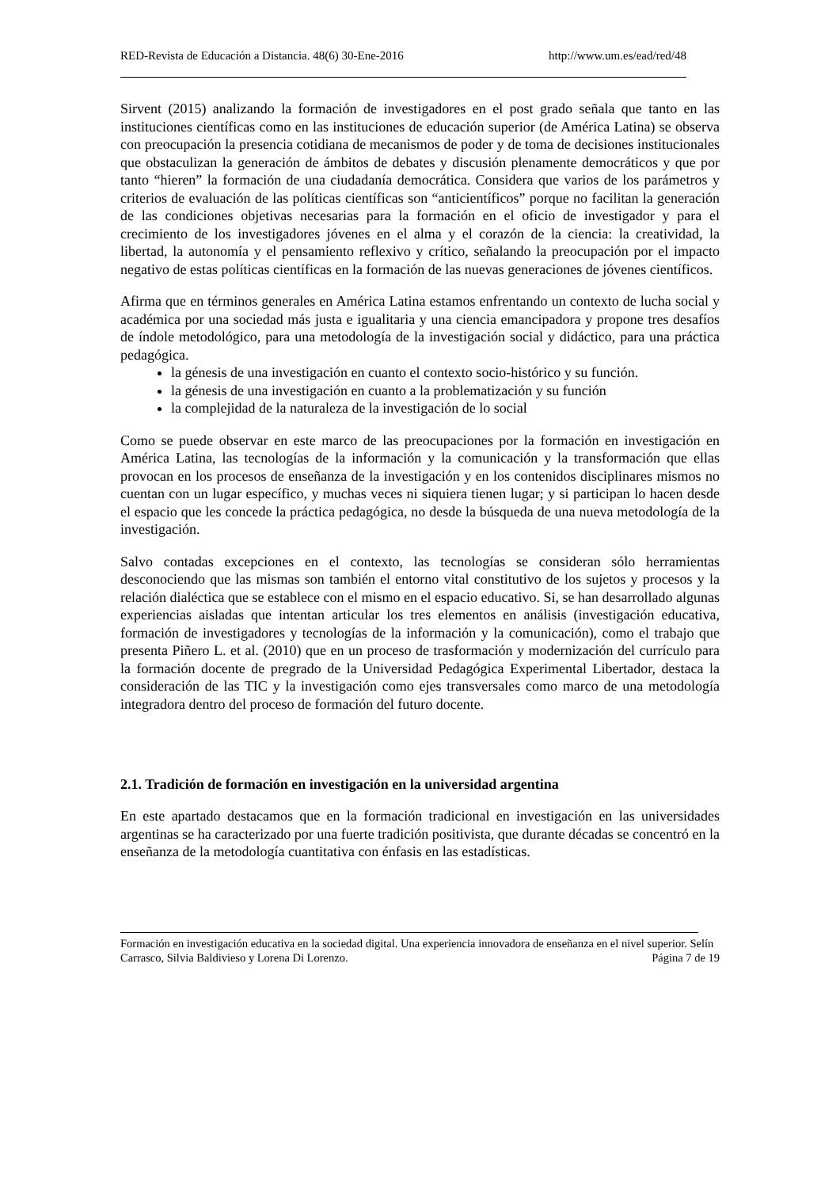RED-Revista de Educación a Distancia. 48(6) 30-Ene-2016 http://www.um.es/ead/red/48
Sirvent (2015) analizando la formación de investigadores en el post grado señala que tanto en las instituciones científicas como en las instituciones de educación superior (de América Latina) se observa con preocupación la presencia cotidiana de mecanismos de poder y de toma de decisiones institucionales que obstaculizan la generación de ámbitos de debates y discusión plenamente democráticos y que por tanto “hieren” la formación de una ciudadanía democrática. Considera que varios de los parámetros y criterios de evaluación de las políticas científicas son “anticientíficos” porque no facilitan la generación de las condiciones objetivas necesarias para la formación en el oficio de investigador y para el crecimiento de los investigadores jóvenes en el alma y el corazón de la ciencia: la creatividad, la libertad, la autonomía y el pensamiento reflexivo y crítico, señalando la preocupación por el impacto negativo de estas políticas científicas en la formación de las nuevas generaciones de jóvenes científicos.
Afirma que en términos generales en América Latina estamos enfrentando un contexto de lucha social y académica por una sociedad más justa e igualitaria y una ciencia emancipadora y propone tres desafíos de índole metodológico, para una metodología de la investigación social y didáctico, para una práctica pedagógica.
la génesis de una investigación en cuanto el contexto socio-histórico y su función.
la génesis de una investigación en cuanto a la problematización y su función
la complejidad de la naturaleza de la investigación de lo social
Como se puede observar en este marco de las preocupaciones por la formación en investigación en América Latina, las tecnologías de la información y la comunicación y la transformación que ellas provocan en los procesos de enseñanza de la investigación y en los contenidos disciplinares mismos no cuentan con un lugar específico, y muchas veces ni siquiera tienen lugar; y si participan lo hacen desde el espacio que les concede la práctica pedagógica, no desde la búsqueda de una nueva metodología de la investigación.
Salvo contadas excepciones en el contexto, las tecnologías se consideran sólo herramientas desconociendo que las mismas son también el entorno vital constitutivo de los sujetos y procesos y la relación dialéctica que se establece con el mismo en el espacio educativo. Si, se han desarrollado algunas experiencias aisladas que intentan articular los tres elementos en análisis (investigación educativa, formación de investigadores y tecnologías de la información y la comunicación), como el trabajo que presenta Piñero L. et al. (2010) que en un proceso de trasformación y modernización del currículo para la formación docente de pregrado de la Universidad Pedagógica Experimental Libertador, destaca la consideración de las TIC y la investigación como ejes transversales como marco de una metodología integradora dentro del proceso de formación del futuro docente.
2.1. Tradición de formación en investigación en la universidad argentina
En este apartado destacamos que en la formación tradicional en investigación en las universidades argentinas se ha caracterizado por una fuerte tradición positivista, que durante décadas se concentró en la enseñanza de la metodología cuantitativa con énfasis en las estadísticas.
Formación en investigación educativa en la sociedad digital. Una experiencia innovadora de enseñanza en el nivel superior. Selín Carrasco, Silvia Baldivieso y Lorena Di Lorenzo. Página 7 de 19